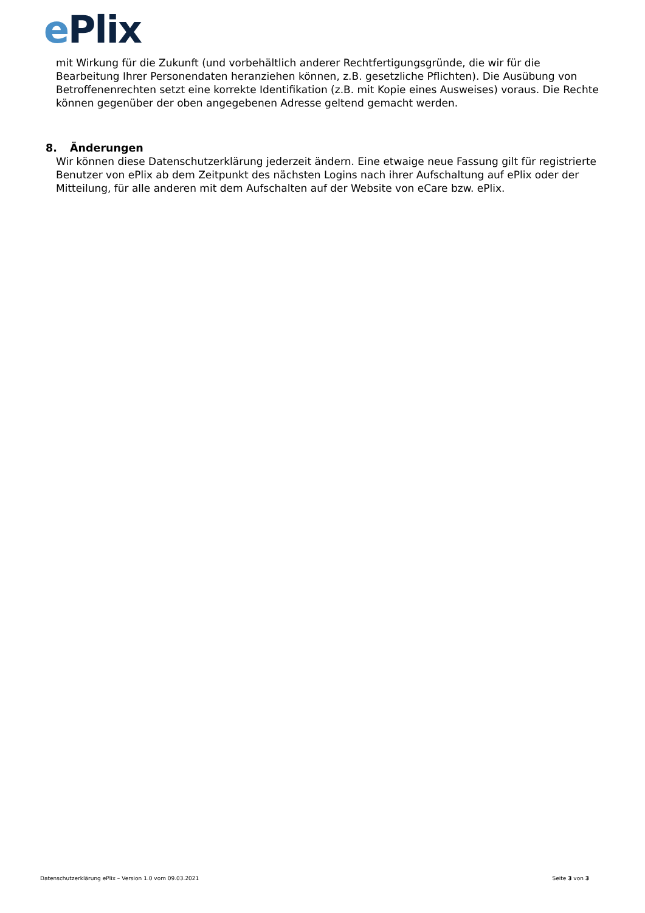ePlix
mit Wirkung für die Zukunft (und vorbehältlich anderer Rechtfertigungsgründe, die wir für die Bearbeitung Ihrer Personendaten heranziehen können, z.B. gesetzliche Pflichten). Die Ausübung von Betroffenenrechten setzt eine korrekte Identifikation (z.B. mit Kopie eines Ausweises) voraus. Die Rechte können gegenüber der oben angegebenen Adresse geltend gemacht werden.
8. Änderungen
Wir können diese Datenschutzerklärung jederzeit ändern. Eine etwaige neue Fassung gilt für registrierte Benutzer von ePlix ab dem Zeitpunkt des nächsten Logins nach ihrer Aufschaltung auf ePlix oder der Mitteilung, für alle anderen mit dem Aufschalten auf der Website von eCare bzw. ePlix.
Datenschutzerklärung ePlix – Version 1.0 vom 09.03.2021 Seite 3 von 3